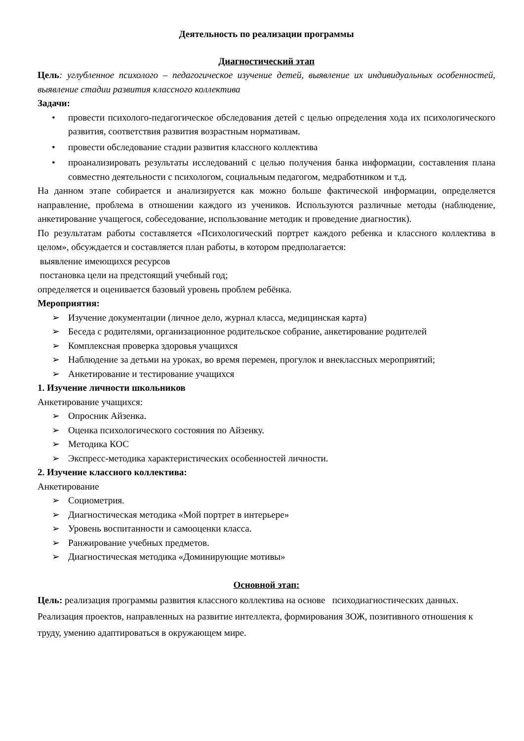Деятельность по реализации программы
Диагностический этап
Цель: углубленное психолого – педагогическое изучение детей, выявление их индивидуальных особенностей, выявление стадии развития классного коллектива
Задачи:
• провести психолого-педагогическое обследования детей с целью определения хода их психологического развития, соответствия развития возрастным нормативам.
• провести обследование стадии развития классного коллектива
• проанализировать результаты исследований с целью получения банка информации, составления плана совместно деятельности с психологом, социальным педагогом, медработником и т.д.
На данном этапе собирается и анализируется как можно больше фактической информации, определяется направление, проблема в отношении каждого из учеников. Используются различные методы (наблюдение, анкетирование учащегося, собеседование, использование методик и проведение диагностик).
По результатам работы составляется «Психологический портрет каждого ребенка и классного коллектива в целом», обсуждается и составляется план работы, в котором предполагается:
выявление имеющихся ресурсов
постановка цели на предстоящий учебный год;
определяется и оценивается базовый уровень проблем ребёнка.
Мероприятия:
➢ Изучение документации (личное дело, журнал класса, медицинская карта)
➢ Беседа с родителями, организационное родительское собрание, анкетирование родителей
➢ Комплексная проверка здоровья учащихся
➢ Наблюдение за детьми на уроках, во время перемен, прогулок и внеклассных мероприятий;
➢ Анкетирование и тестирование учащихся
1. Изучение личности школьников
Анкетирование учащихся:
➢ Опросник Айзенка.
➢ Оценка психологического состояния по Айзенку.
➢ Методика КОС
➢ Экспресс-методика характеристических особенностей личности.
2. Изучение классного коллектива:
Анкетирование
➢ Социометрия.
➢ Диагностическая методика «Мой портрет в интерьере»
➢ Уровень воспитанности и самооценки класса.
➢ Ранжирование учебных предметов.
➢ Диагностическая методика «Доминирующие мотивы»
Основной этап:
Цель: реализация программы развития классного коллектива на основе психодиагностических данных.
Реализация проектов, направленных на развитие интеллекта, формирования ЗОЖ, позитивного отношения к труду, умению адаптироваться в окружающем мире.